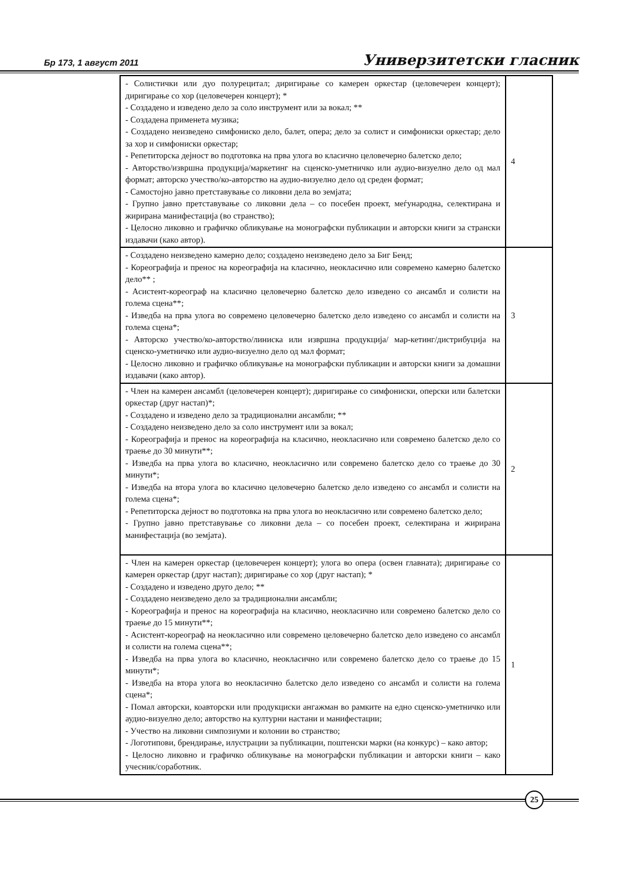Бр 173, 1 август 2011 Универзитетски гласник
| - Солистички или дуо полурецитал; диригирање со камерен оркестар (целовечерен концерт); диригирање со хор (целовечерен концерт); * - Создадено и изведено дело за соло инструмент или за вокал; ** - Создадена применета музика; - Создадено неизведено симфониско дело, балет, опера; дело за солист и симфониски оркестар; дело за хор и симфониски оркестар; - Репетиторска дејност во подготовка на прва улога во класично целовечерно балетско дело; - Авторство/извршна продукција/маркетинг на сценско-уметничко или аудио-визуелно дело од мал формат; авторско учество/ко-авторство на аудио-визуелно дело од среден формат; - Самостојно јавно претставување со ликовни дела во земјата; - Групно јавно претставување со ликовни дела – со посебен проект, меѓународна, селектирана и жирирана манифестација (во странство); - Целосно ликовно и графичко обликување на монографски публикации и авторски книги за странски издавачи (како автор). | 4 |
| - Создадено неизведено камерно дело; создадено неизведено дело за Биг Бенд; - Кореографија и пренос на кореографија на класично, неокласично или современо камерно балетско дело** ; - Асистент-кореограф на класично целовечерно балетско дело изведено со ансамбл и солисти на голема сцена**; - Изведба на прва улога во современо целовечерно балетско дело изведено со ансамбл и солисти на голема сцена*; - Авторско учество/ко-авторство/линиска или извршна продукција/ мар-кетинг/дистрибуција на сценско-уметничко или аудио-визуелно дело од мал формат; - Целосно ликовно и графичко обликување на монографски публикации и авторски книги за домашни издавачи (како автор). | 3 |
| - Член на камерен ансамбл (целовечерен концерт); диригирање со симфониски, оперски или балетски оркестар (друг настап)*; - Создадено и изведено дело за традиционални ансамбли; ** - Создадено неизведено дело за соло инструмент или за вокал; - Кореографија и пренос на кореографија на класично, неокласично или современо балетско дело со траење до 30 минути**; - Изведба на прва улога во класично, неокласично или современо балетско дело со траење до 30 минути*; - Изведба на втора улога во класично целовечерно балетско дело изведено со ансамбл и солисти на голема сцена*; - Репетиторска дејност во подготовка на прва улога во неокласично или современо балетско дело; - Групно јавно претставување со ликовни дела – со посебен проект, селектирана и жирирана манифестација (во земјата). | 2 |
| - Член на камерен оркестар (целовечерен концерт); улога во опера (освен главната); диригирање со камерен оркестар (друг настап); диригирање со хор (друг настап); * - Создадено и изведено друго дело; ** - Создадено неизведено дело за традиционални ансамбли; - Кореографија и пренос на кореографија на класично, неокласично или современо балетско дело со траење до 15 минути**; - Асистент-кореограф на неокласично или современо целовечерно балетско дело изведено со ансамбл и солисти на голема сцена**; - Изведба на прва улога во класично, неокласично или современо балетско дело со траење до 15 минути*; - Изведба на втора улога во неокласично балетско дело изведено со ансамбл и солисти на голема сцена*; - Помал авторски, коавторски или продукциски ангажман во рамките на едно сценско-уметничко или аудио-визуелно дело; авторство на културни настани и манифестации; - Учество на ликовни симпозиуми и колонии во странство; - Логотипови, брендирање, илустрации за публикации, поштенски марки (на конкурс) – како автор; - Целосно ликовно и графичко обликување на монографски публикации и авторски книги – како учесник/соработник. | 1 |
25